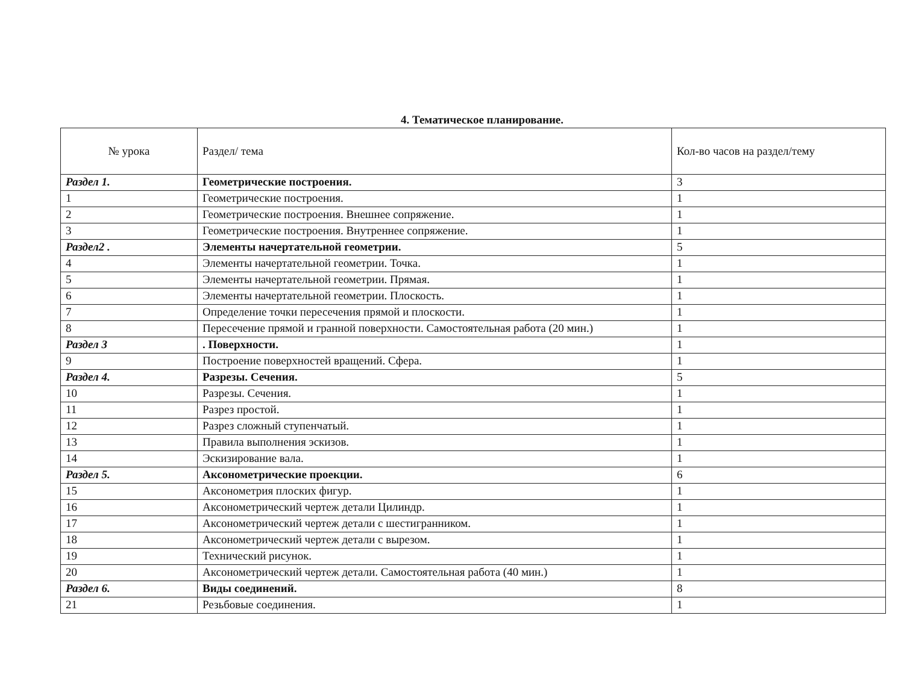4. Тематическое планирование.
| № урока | Раздел/ тема | Кол-во часов на раздел/тему |
| --- | --- | --- |
| Раздел 1. | Геометрические построения. | 3 |
| 1 | Геометрические построения. | 1 |
| 2 | Геометрические построения. Внешнее сопряжение. | 1 |
| 3 | Геометрические построения. Внутреннее сопряжение. | 1 |
| Раздел2 . | Элементы начертательной геометрии. | 5 |
| 4 | Элементы начертательной геометрии. Точка. | 1 |
| 5 | Элементы начертательной геометрии. Прямая. | 1 |
| 6 | Элементы начертательной геометрии. Плоскость. | 1 |
| 7 | Определение точки пересечения прямой и плоскости. | 1 |
| 8 | Пересечение прямой и гранной поверхности. Самостоятельная работа (20 мин.) | 1 |
| Раздел 3 | . Поверхности. | 1 |
| 9 | Построение поверхностей вращений. Сфера. | 1 |
| Раздел 4. | Разрезы. Сечения. | 5 |
| 10 | Разрезы. Сечения. | 1 |
| 11 | Разрез простой. | 1 |
| 12 | Разрез сложный ступенчатый. | 1 |
| 13 | Правила выполнения эскизов. | 1 |
| 14 | Эскизирование вала. | 1 |
| Раздел 5. | Аксонометрические проекции. | 6 |
| 15 | Аксонометрия плоских фигур. | 1 |
| 16 | Аксонометрический чертеж детали Цилиндр. | 1 |
| 17 | Аксонометрический чертеж детали с шестигранником. | 1 |
| 18 | Аксонометрический чертеж детали с вырезом. | 1 |
| 19 | Технический рисунок. | 1 |
| 20 | Аксонометрический чертеж детали. Самостоятельная работа (40 мин.) | 1 |
| Раздел 6. | Виды соединений. | 8 |
| 21 | Резьбовые соединения. | 1 |